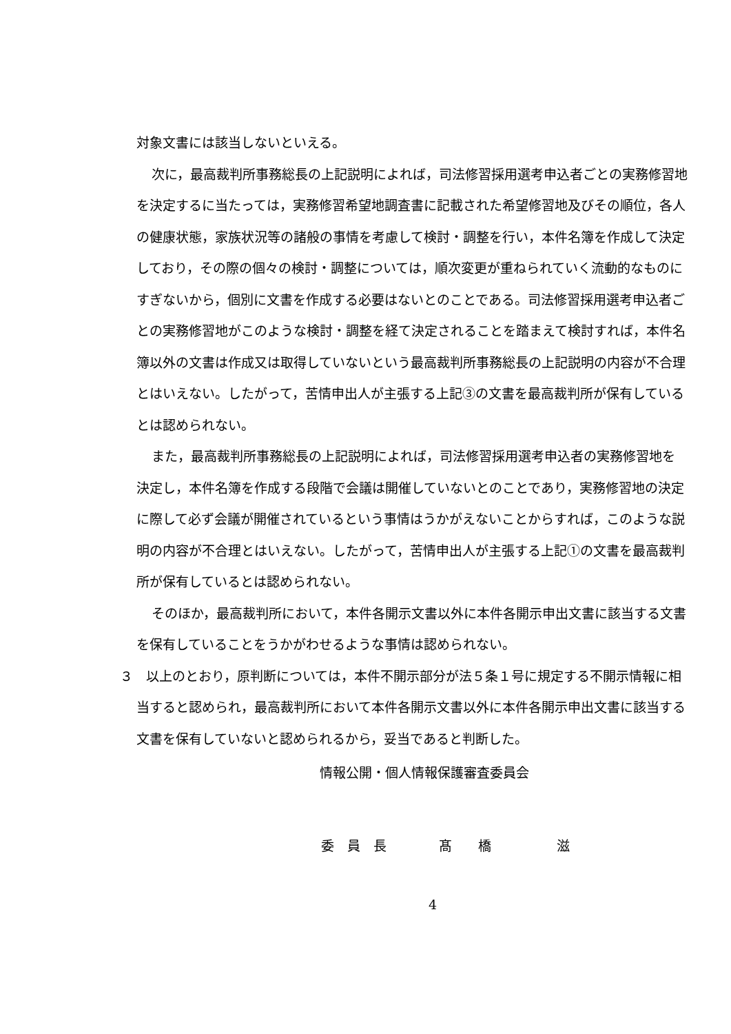対象文書には該当しないといえる。
次に，最高裁判所事務総長の上記説明によれば，司法修習採用選考申込者ごとの実務修習地を決定するに当たっては，実務修習希望地調査書に記載された希望修習地及びその順位，各人の健康状態，家族状況等の諸般の事情を考慮して検討・調整を行い，本件名簿を作成して決定しており，その際の個々の検討・調整については，順次変更が重ねられていく流動的なものにすぎないから，個別に文書を作成する必要はないとのことである。司法修習採用選考申込者ごとの実務修習地がこのような検討・調整を経て決定されることを踏まえて検討すれば，本件名簿以外の文書は作成又は取得していないという最高裁判所事務総長の上記説明の内容が不合理とはいえない。したがって，苦情申出人が主張する上記③の文書を最高裁判所が保有しているとは認められない。
また，最高裁判所事務総長の上記説明によれば，司法修習採用選考申込者の実務修習地を決定し，本件名簿を作成する段階で会議は開催していないとのことであり，実務修習地の決定に際して必ず会議が開催されているという事情はうかがえないことからすれば，このような説明の内容が不合理とはいえない。したがって，苦情申出人が主張する上記①の文書を最高裁判所が保有しているとは認められない。
そのほか，最高裁判所において，本件各開示文書以外に本件各開示申出文書に該当する文書を保有していることをうかがわせるような事情は認められない。
３　以上のとおり，原判断については，本件不開示部分が法５条１号に規定する不開示情報に相当すると認められ，最高裁判所において本件各開示文書以外に本件各開示申出文書に該当する文書を保有していないと認められるから，妥当であると判断した。
情報公開・個人情報保護審査委員会
委　員　長　　　　髙　　橋　　　　　滋
4